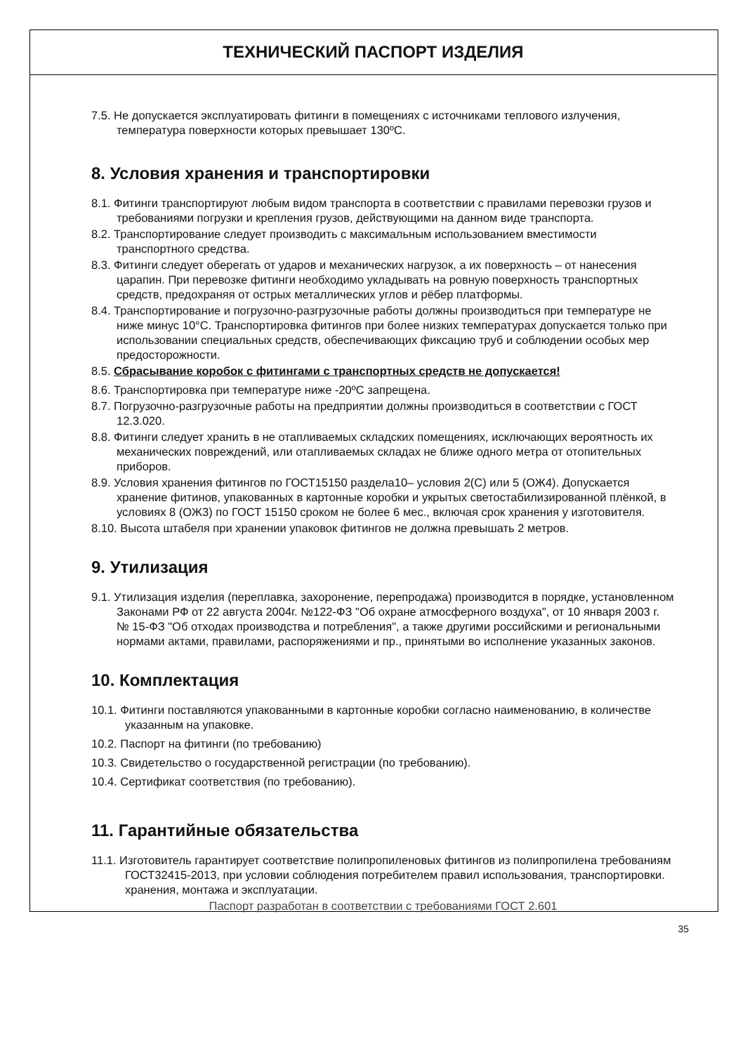ТЕХНИЧЕСКИЙ ПАСПОРТ ИЗДЕЛИЯ
7.5. Не допускается эксплуатировать фитинги в помещениях с источниками теплового излучения, температура поверхности которых превышает 130ºС.
8. Условия хранения и транспортировки
8.1. Фитинги транспортируют любым видом транспорта в соответствии с правилами перевозки грузов и требованиями погрузки и крепления грузов, действующими на данном виде транспорта.
8.2. Транспортирование следует производить с максимальным использованием вместимости транспортного средства.
8.3. Фитинги следует оберегать от ударов и механических нагрузок, а их поверхность – от нанесения царапин. При перевозке фитинги необходимо укладывать на ровную поверхность транспортных средств, предохраняя от острых металлических углов и рёбер платформы.
8.4. Транспортирование и погрузочно-разгрузочные работы должны производиться при температуре не ниже минус 10°С. Транспортировка фитингов при более низких температурах допускается только при использовании специальных средств, обеспечивающих фиксацию труб и соблюдении особых мер предосторожности.
8.5. Сбрасывание коробок с фитингами с транспортных средств не допускается!
8.6. Транспортировка при температуре ниже -20ºС запрещена.
8.7. Погрузочно-разгрузочные работы на предприятии должны производиться в соответствии с ГОСТ 12.3.020.
8.8. Фитинги следует хранить в не отапливаемых складских помещениях, исключающих вероятность их механических повреждений, или отапливаемых складах не ближе одного метра от отопительных приборов.
8.9. Условия хранения фитингов по ГОСТ15150 раздела10– условия 2(С) или 5 (ОЖ4). Допускается хранение фитинов, упакованных в картонные коробки и укрытых светостабилизированной плёнкой, в условиях 8 (ОЖ3) по ГОСТ 15150 сроком не более 6 мес., включая срок хранения у изготовителя.
8.10. Высота штабеля при хранении упаковок фитингов не должна превышать 2 метров.
9. Утилизация
9.1. Утилизация изделия (переплавка, захоронение, перепродажа) производится в порядке, установленном Законами РФ от 22 августа 2004г. №122-ФЗ "Об охране атмосферного воздуха", от 10 января 2003 г. № 15-ФЗ "Об отходах производства и потребления", а также другими российскими и региональными нормами актами, правилами, распоряжениями и пр., принятыми во исполнение указанных законов.
10. Комплектация
10.1. Фитинги поставляются упакованными в картонные коробки согласно наименованию, в количестве указанным на упаковке.
10.2. Паспорт на фитинги (по требованию)
10.3. Свидетельство о государственной регистрации (по требованию).
10.4. Сертификат соответствия (по требованию).
11. Гарантийные обязательства
11.1. Изготовитель гарантирует соответствие полипропиленовых фитингов из полипропилена требованиям ГОСТ32415-2013, при условии соблюдения потребителем правил использования, транспортировки. хранения, монтажа и эксплуатации.
Паспорт разработан в соответствии с требованиями ГОСТ 2.601
35